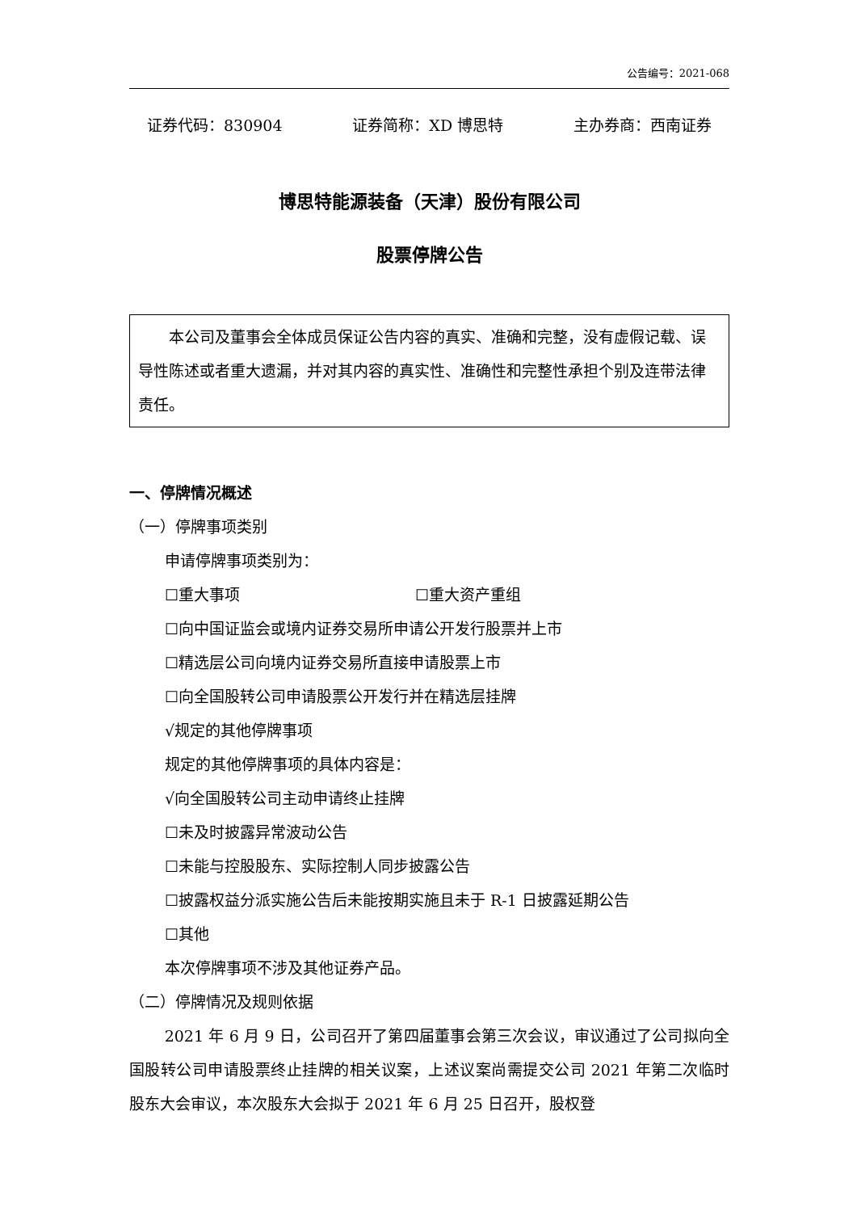公告编号：2021-068
证券代码：830904 证券简称：XD 博思特 主办券商：西南证券
博思特能源装备（天津）股份有限公司
股票停牌公告
本公司及董事会全体成员保证公告内容的真实、准确和完整，没有虚假记载、误导性陈述或者重大遗漏，并对其内容的真实性、准确性和完整性承担个别及连带法律责任。
一、停牌情况概述
（一）停牌事项类别
申请停牌事项类别为：
☐重大事项 ☐重大资产重组
☐向中国证监会或境内证券交易所申请公开发行股票并上市
☐精选层公司向境内证券交易所直接申请股票上市
☐向全国股转公司申请股票公开发行并在精选层挂牌
√规定的其他停牌事项
规定的其他停牌事项的具体内容是：
√向全国股转公司主动申请终止挂牌
☐未及时披露异常波动公告
☐未能与控股股东、实际控制人同步披露公告
☐披露权益分派实施公告后未能按期实施且未于 R-1 日披露延期公告
☐其他
本次停牌事项不涉及其他证券产品。
（二）停牌情况及规则依据
2021 年 6 月 9 日，公司召开了第四届董事会第三次会议，审议通过了公司拟向全国股转公司申请股票终止挂牌的相关议案，上述议案尚需提交公司 2021 年第二次临时股东大会审议，本次股东大会拟于 2021 年 6 月 25 日召开，股权登